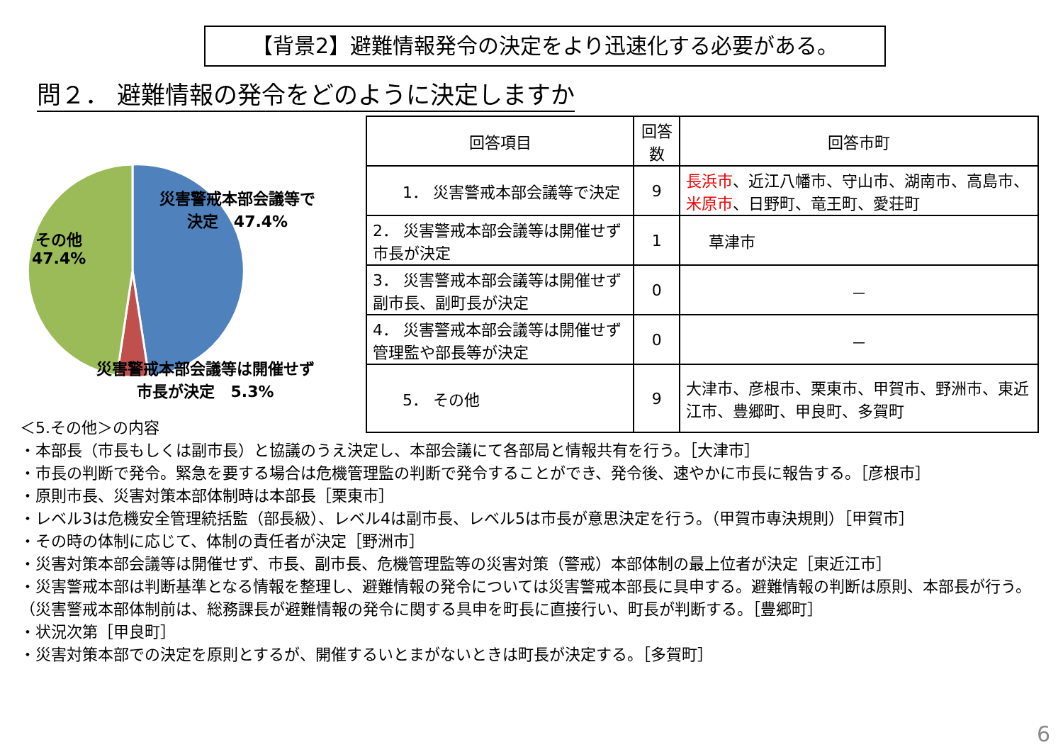【背景2】避難情報発令の決定をより迅速化する必要がある。
問２． 避難情報の発令をどのように決定しますか
災害警戒本部会議等で
決定　47.4%
その他
47.4%
災害警戒本部会議等は開催せず
市長が決定　5.3%
| 回答項目 | 回答数 | 回答市町 |
| --- | --- | --- |
| 1． 災害警戒本部会議等で決定 | 9 | 長浜市 、近江八幡市、守山市、湖南市、高島市、 米原市 、日野町、竜王町、愛荘町 |
| 2． 災害警戒本部会議等は開催せず市長が決定 | 1 | 草津市 |
| 3． 災害警戒本部会議等は開催せず副市長、副町長が決定 | 0 | － |
| 4． 災害警戒本部会議等は開催せず管理監や部長等が決定 | 0 | － |
| 5． その他 | 9 | 大津市、彦根市、栗東市、甲賀市、野洲市、東近江市、豊郷町、甲良町、多賀町 |
＜5.その他＞の内容
・本部長（市長もしくは副市長）と協議のうえ決定し、本部会議にて各部局と情報共有を行う。［大津市］
・市長の判断で発令。緊急を要する場合は危機管理監の判断で発令することができ、発令後、速やかに市長に報告する。［彦根市］
・原則市長、災害対策本部体制時は本部長［栗東市］
・レベル3は危機安全管理統括監（部長級）、レベル4は副市長、レベル5は市長が意思決定を行う。（甲賀市専決規則）［甲賀市］
・その時の体制に応じて、体制の責任者が決定［野洲市］
・災害対策本部会議等は開催せず、市長、副市長、危機管理監等の災害対策（警戒）本部体制の最上位者が決定［東近江市］
・災害警戒本部は判断基準となる情報を整理し、避難情報の発令については災害警戒本部長に具申する。避難情報の判断は原則、本部長が行う。（災害警戒本部体制前は、総務課長が避難情報の発令に関する具申を町長に直接行い、町長が判断する。［豊郷町］
・状況次第［甲良町］
・災害対策本部での決定を原則とするが、開催するいとまがないときは町長が決定する。［多賀町］
6